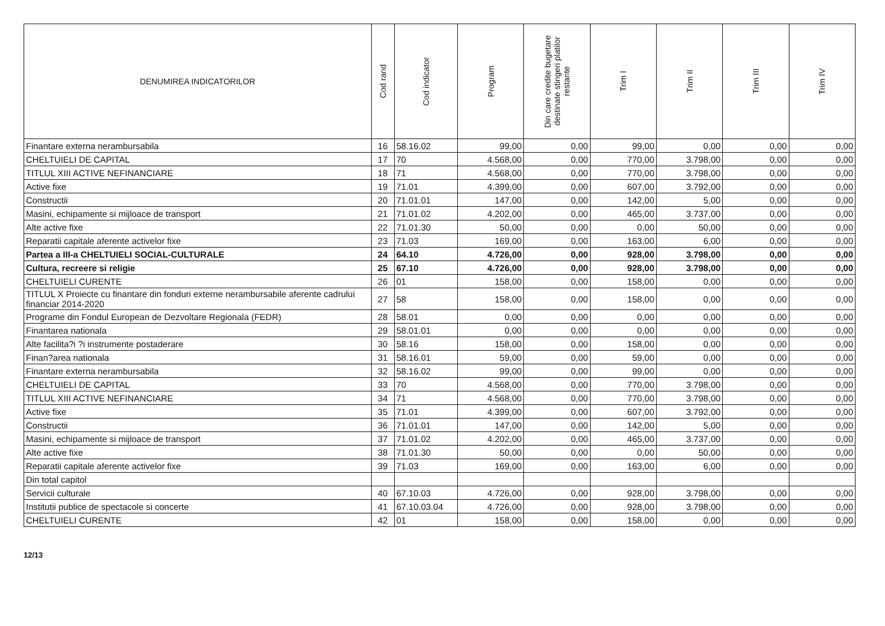| DENUMIREA INDICATORILOR | Cod rand | Cod indicator | Program | Din care credite bugetare destinate stingeri platilor restante | Trim I | Trim II | Trim III | Trim IV |
| --- | --- | --- | --- | --- | --- | --- | --- | --- |
| Finantare externa nerambursabila | 16 | 58.16.02 | 99,00 | 0,00 | 99,00 | 0,00 | 0,00 | 0,00 |
| CHELTUIELI DE CAPITAL | 17 | 70 | 4.568,00 | 0,00 | 770,00 | 3.798,00 | 0,00 | 0,00 |
| TITLUL XIII ACTIVE NEFINANCIARE | 18 | 71 | 4.568,00 | 0,00 | 770,00 | 3.798,00 | 0,00 | 0,00 |
| Active fixe | 19 | 71.01 | 4.399,00 | 0,00 | 607,00 | 3.792,00 | 0,00 | 0,00 |
| Constructii | 20 | 71.01.01 | 147,00 | 0,00 | 142,00 | 5,00 | 0,00 | 0,00 |
| Masini, echipamente si mijloace de transport | 21 | 71.01.02 | 4.202,00 | 0,00 | 465,00 | 3.737,00 | 0,00 | 0,00 |
| Alte active fixe | 22 | 71.01.30 | 50,00 | 0,00 | 0,00 | 50,00 | 0,00 | 0,00 |
| Reparatii capitale aferente activelor fixe | 23 | 71.03 | 169,00 | 0,00 | 163,00 | 6,00 | 0,00 | 0,00 |
| Partea a III-a CHELTUIELI SOCIAL-CULTURALE | 24 | 64.10 | 4.726,00 | 0,00 | 928,00 | 3.798,00 | 0,00 | 0,00 |
| Cultura, recreere si religie | 25 | 67.10 | 4.726,00 | 0,00 | 928,00 | 3.798,00 | 0,00 | 0,00 |
| CHELTUIELI CURENTE | 26 | 01 | 158,00 | 0,00 | 158,00 | 0,00 | 0,00 | 0,00 |
| TITLUL X Proiecte cu finantare din fonduri externe nerambursabile aferente cadrului financiar 2014-2020 | 27 | 58 | 158,00 | 0,00 | 158,00 | 0,00 | 0,00 | 0,00 |
| Programe din Fondul European de Dezvoltare Regionala (FEDR) | 28 | 58.01 | 0,00 | 0,00 | 0,00 | 0,00 | 0,00 | 0,00 |
| Finantarea nationala | 29 | 58.01.01 | 0,00 | 0,00 | 0,00 | 0,00 | 0,00 | 0,00 |
| Alte facilita?i ?i instrumente postaderare | 30 | 58.16 | 158,00 | 0,00 | 158,00 | 0,00 | 0,00 | 0,00 |
| Finan?area nationala | 31 | 58.16.01 | 59,00 | 0,00 | 59,00 | 0,00 | 0,00 | 0,00 |
| Finantare externa nerambursabila | 32 | 58.16.02 | 99,00 | 0,00 | 99,00 | 0,00 | 0,00 | 0,00 |
| CHELTUIELI DE CAPITAL | 33 | 70 | 4.568,00 | 0,00 | 770,00 | 3.798,00 | 0,00 | 0,00 |
| TITLUL XIII ACTIVE NEFINANCIARE | 34 | 71 | 4.568,00 | 0,00 | 770,00 | 3.798,00 | 0,00 | 0,00 |
| Active fixe | 35 | 71.01 | 4.399,00 | 0,00 | 607,00 | 3.792,00 | 0,00 | 0,00 |
| Constructii | 36 | 71.01.01 | 147,00 | 0,00 | 142,00 | 5,00 | 0,00 | 0,00 |
| Masini, echipamente si mijloace de transport | 37 | 71.01.02 | 4.202,00 | 0,00 | 465,00 | 3.737,00 | 0,00 | 0,00 |
| Alte active fixe | 38 | 71.01.30 | 50,00 | 0,00 | 0,00 | 50,00 | 0,00 | 0,00 |
| Reparatii capitale aferente activelor fixe | 39 | 71.03 | 169,00 | 0,00 | 163,00 | 6,00 | 0,00 | 0,00 |
| Din total capitol | | | | | | | | |
| Servicii culturale | 40 | 67.10.03 | 4.726,00 | 0,00 | 928,00 | 3.798,00 | 0,00 | 0,00 |
| Institutii publice de spectacole si concerte | 41 | 67.10.03.04 | 4.726,00 | 0,00 | 928,00 | 3.798,00 | 0,00 | 0,00 |
| CHELTUIELI CURENTE | 42 | 01 | 158,00 | 0,00 | 158,00 | 0,00 | 0,00 | 0,00 |
12/13